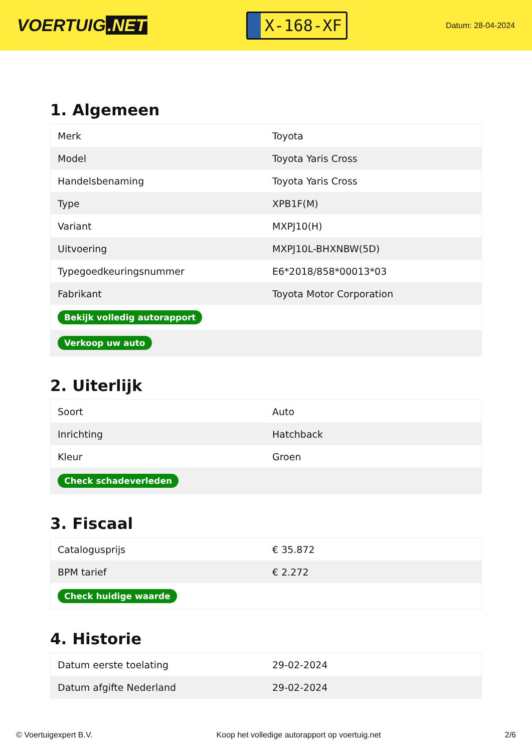VOERTUIG.NET
X-168-XF
Datum: 28-04-2024
1. Algemeen
| Merk | Toyota |
| Model | Toyota Yaris Cross |
| Handelsbenaming | Toyota Yaris Cross |
| Type | XPB1F(M) |
| Variant | MXPJ10(H) |
| Uitvoering | MXPJ10L-BHXNBW(5D) |
| Typegoedkeuringsnummer | E6*2018/858*00013*03 |
| Fabrikant | Toyota Motor Corporation |
| Bekijk volledig autorapport | |
| Verkoop uw auto | |
2. Uiterlijk
| Soort | Auto |
| Inrichting | Hatchback |
| Kleur | Groen |
| Check schadeverleden | |
3. Fiscaal
| Catalogusprijs | € 35.872 |
| BPM tarief | € 2.272 |
| Check huidige waarde | |
4. Historie
| Datum eerste toelating | 29-02-2024 |
| Datum afgifte Nederland | 29-02-2024 |
© Voertuigexpert B.V. Koop het volledige autorapport op voertuig.net 2/6